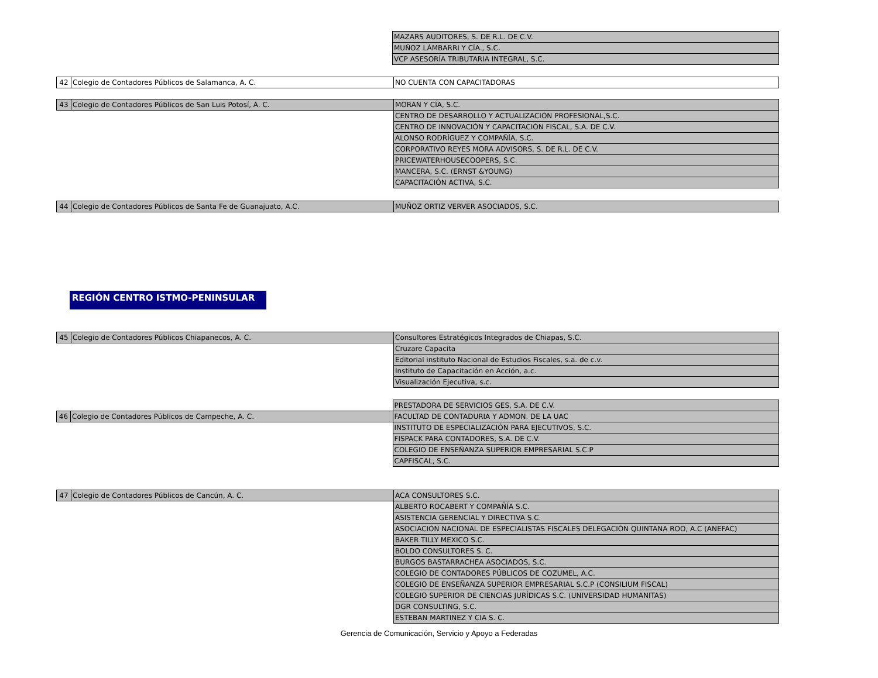| | | MAZARS AUDITORES, S. DE R.L. DE C.V. |
| | | MUÑOZ LÁMBARRI Y CÍA., S.C. |
| | | VCP ASESORÍA TRIBUTARIA INTEGRAL, S.C. |
| 42 | Colegio de Contadores Públicos de Salamanca, A. C. | NO CUENTA CON CAPACITADORAS |
| 43 | Colegio de Contadores Públicos de San Luis Potosí, A. C. | MORAN Y CÍA, S.C. |
| | | CENTRO DE DESARROLLO Y ACTUALIZACIÓN PROFESIONAL,S.C. |
| | | CENTRO DE INNOVACIÓN Y CAPACITACIÓN FISCAL, S.A. DE C.V. |
| | | ALONSO RODRÍGUEZ Y COMPAÑÍA, S.C. |
| | | CORPORATIVO REYES MORA ADVISORS, S. DE R.L. DE C.V. |
| | | PRICEWATERHOUSECOOPERS, S.C. |
| | | MANCERA, S.C. (ERNST &YOUNG) |
| | | CAPACITACIÓN ACTIVA, S.C. |
| 44 | Colegio de Contadores Públicos de Santa Fe de Guanajuato, A.C. | MUÑOZ ORTIZ VERVER ASOCIADOS, S.C. |
REGIÓN CENTRO ISTMO-PENINSULAR
| 45 | Colegio de Contadores Públicos Chiapanecos, A. C. | Consultores Estratégicos Integrados de Chiapas, S.C. |
| | | Cruzare Capacita |
| | | Editorial instituto Nacional de Estudios Fiscales, s.a. de c.v. |
| | | Instituto de Capacitación en Acción, a.c. |
| | | Visualización Ejecutiva, s.c. |
| | | PRESTADORA DE SERVICIOS GES, S.A. DE C.V. |
| 46 | Colegio de Contadores Públicos de Campeche, A. C. | FACULTAD DE CONTADURIA Y ADMON. DE LA UAC |
| | | INSTITUTO DE ESPECIALIZACIÓN PARA EJECUTIVOS, S.C. |
| | | FISPACK PARA CONTADORES, S.A. DE C.V. |
| | | COLEGIO DE ENSEÑANZA SUPERIOR EMPRESARIAL S.C.P |
| | | CAPFISCAL, S.C. |
| 47 | Colegio de Contadores Públicos de Cancún, A. C. | ACA CONSULTORES S.C. |
| | | ALBERTO ROCABERT Y COMPAÑÍA S.C. |
| | | ASISTENCIA GERENCIAL Y DIRECTIVA S.C. |
| | | ASOCIACIÓN NACIONAL DE ESPECIALISTAS FISCALES DELEGACIÓN QUINTANA ROO, A.C (ANEFAC) |
| | | BAKER TILLY MEXICO S.C. |
| | | BOLDO CONSULTORES S. C. |
| | | BURGOS BASTARRACHEA ASOCIADOS, S.C. |
| | | COLEGIO DE CONTADORES PÚBLICOS DE COZUMEL, A.C. |
| | | COLEGIO DE ENSEÑANZA SUPERIOR EMPRESARIAL S.C.P (CONSILIUM FISCAL) |
| | | COLEGIO SUPERIOR DE CIENCIAS JURÍDICAS S.C. (UNIVERSIDAD HUMANITAS) |
| | | DGR CONSULTING, S.C. |
| | | ESTEBAN MARTINEZ Y CIA S. C. |
Gerencia de Comunicación, Servicio y Apoyo a Federadas